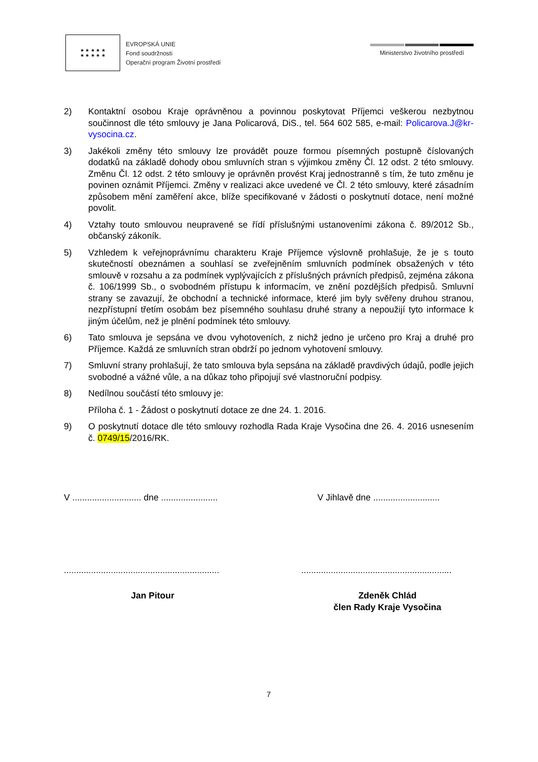★ ★ ★ ★ ★
★ ★ ★ ★ ★
EVROPSKÁ UNIE
Fond soudržnosti
Operační program Životní prostředí
Ministerstvo životního prostředí
2) Kontaktní osobou Kraje oprávněnou a povinnou poskytovat Příjemci veškerou nezbytnou součinnost dle této smlouvy je Jana Policarová, DiS., tel. 564 602 585, e-mail: Policarova.J@kr-vysocina.cz.
3) Jakékoli změny této smlouvy lze provádět pouze formou písemných postupně číslovaných dodatků na základě dohody obou smluvních stran s výjimkou změny Čl. 12 odst. 2 této smlouvy. Změnu Čl. 12 odst. 2 této smlouvy je oprávněn provést Kraj jednostranně s tím, že tuto změnu je povinen oznámit Příjemci. Změny v realizaci akce uvedené ve Čl. 2 této smlouvy, které zásadním způsobem mění zaměření akce, blíže specifikované v žádosti o poskytnutí dotace, není možné povolit.
4) Vztahy touto smlouvou neupravené se řídí příslušnými ustanoveními zákona č. 89/2012 Sb., občanský zákoník.
5) Vzhledem k veřejnoprávnímu charakteru Kraje Příjemce výslovně prohlašuje, že je s touto skutečností obeznámen a souhlasí se zveřejněním smluvních podmínek obsažených v této smlouvě v rozsahu a za podmínek vyplývajících z příslušných právních předpisů, zejména zákona č. 106/1999 Sb., o svobodném přístupu k informacím, ve znění pozdějších předpisů. Smluvní strany se zavazují, že obchodní a technické informace, které jim byly svěřeny druhou stranou, nezpřístupní třetím osobám bez písemného souhlasu druhé strany a nepoužijí tyto informace k jiným účelům, než je plnění podmínek této smlouvy.
6) Tato smlouva je sepsána ve dvou vyhotoveních, z nichž jedno je určeno pro Kraj a druhé pro Příjemce. Každá ze smluvních stran obdrží po jednom vyhotovení smlouvy.
7) Smluvní strany prohlašují, že tato smlouva byla sepsána na základě pravdivých údajů, podle jejich svobodné a vážné vůle, a na důkaz toho připojují své vlastnoruční podpisy.
8) Nedílnou součástí této smlouvy je:
Příloha č. 1 - Žádost o poskytnutí dotace ze dne 24. 1. 2016.
9) O poskytnutí dotace dle této smlouvy rozhodla Rada Kraje Vysočina dne 26. 4. 2016 usnesením č. 0749/15/2016/RK.
V ............................ dne .......................
V Jihlavě dne ...........................
...............................................................
.............................................................
Jan Pitour Zdeněk Chlád
člen Rady Kraje Vysočina
7